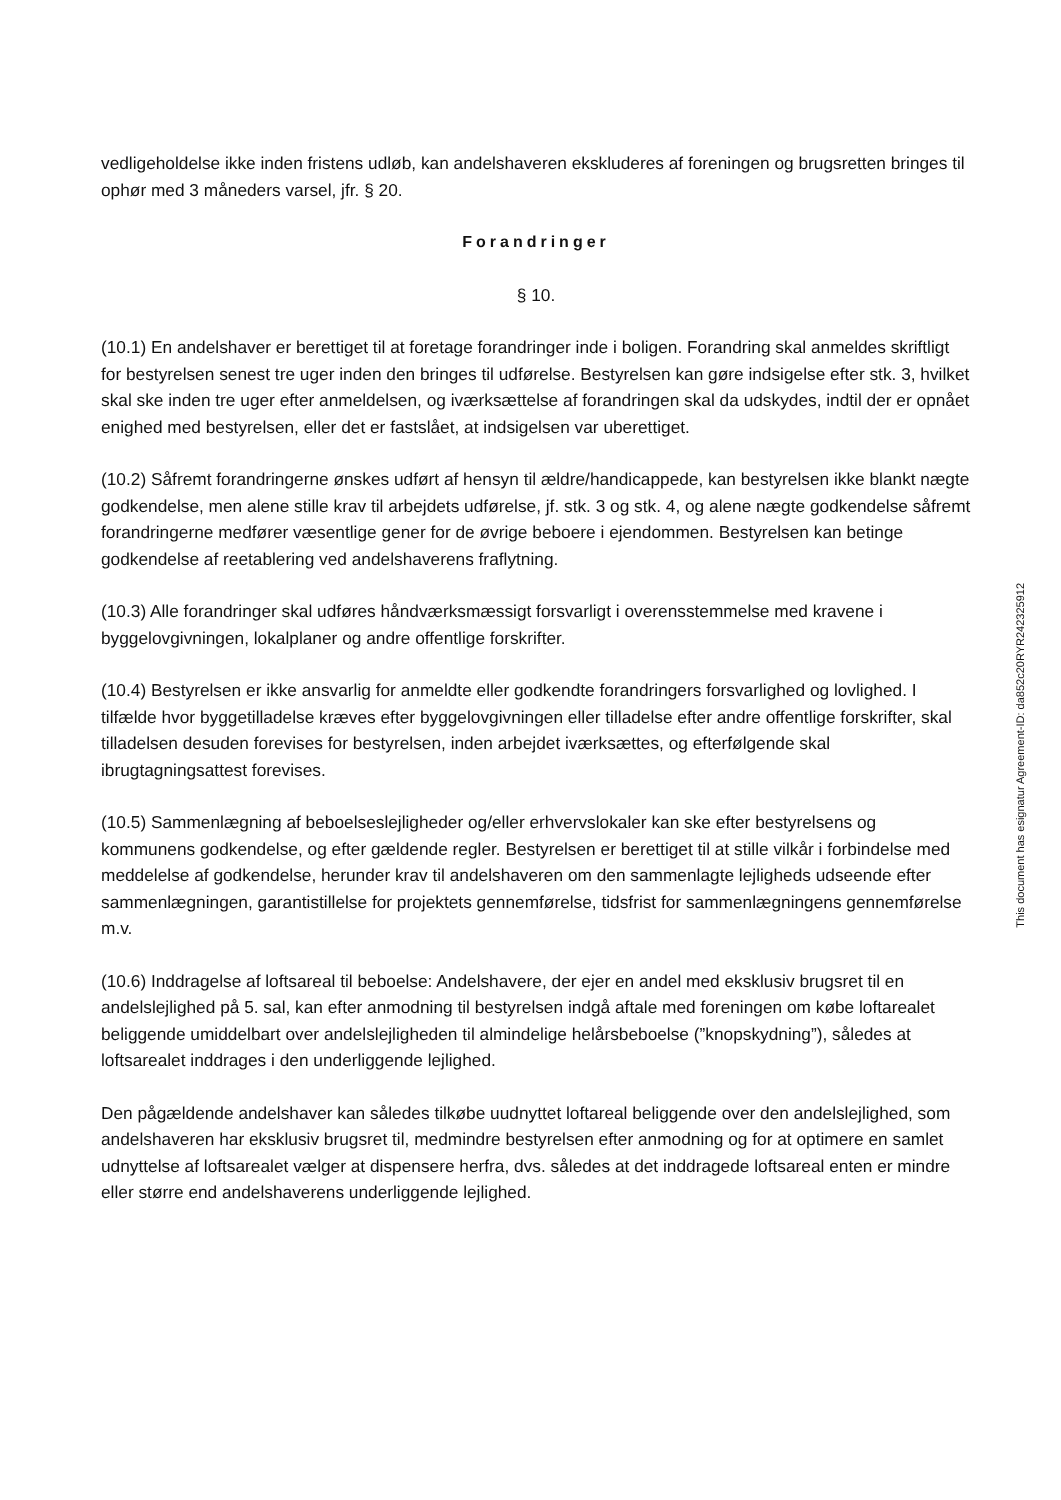vedligeholdelse ikke inden fristens udløb, kan andelshaveren ekskluderes af foreningen og brugsretten bringes til ophør med 3 måneders varsel, jfr. § 20.
Forandringer
§ 10.
(10.1) En andelshaver er berettiget til at foretage forandringer inde i boligen. Forandring skal anmeldes skriftligt for bestyrelsen senest tre uger inden den bringes til udførelse. Bestyrelsen kan gøre indsigelse efter stk. 3, hvilket skal ske inden tre uger efter anmeldelsen, og iværksættelse af forandringen skal da udskydes, indtil der er opnået enighed med bestyrelsen, eller det er fastslået, at indsigelsen var uberettiget.
(10.2) Såfremt forandringerne ønskes udført af hensyn til ældre/handicappede, kan bestyrelsen ikke blankt nægte godkendelse, men alene stille krav til arbejdets udførelse, jf. stk. 3 og stk. 4, og alene nægte godkendelse såfremt forandringerne medfører væsentlige gener for de øvrige beboere i ejendommen. Bestyrelsen kan betinge godkendelse af reetablering ved andelshaverens fraflytning.
(10.3) Alle forandringer skal udføres håndværksmæssigt forsvarligt i overensstemmelse med kravene i byggelovgivningen, lokalplaner og andre offentlige forskrifter.
(10.4) Bestyrelsen er ikke ansvarlig for anmeldte eller godkendte forandringers forsvarlighed og lovlighed. I tilfælde hvor byggetilladelse kræves efter byggelovgivningen eller tilladelse efter andre offentlige forskrifter, skal tilladelsen desuden forevises for bestyrelsen, inden arbejdet iværksættes, og efterfølgende skal ibrugtagningsattest forevises.
(10.5) Sammenlægning af beboelseslejligheder og/eller erhvervslokaler kan ske efter bestyrelsens og kommunens godkendelse, og efter gældende regler. Bestyrelsen er berettiget til at stille vilkår i forbindelse med meddelelse af godkendelse, herunder krav til andelshaveren om den sammenlagte lejligheds udseende efter sammenlægningen, garantistillelse for projektets gennemførelse, tidsfrist for sammenlægningens gennemførelse m.v.
(10.6) Inddragelse af loftsareal til beboelse: Andelshavere, der ejer en andel med eksklusiv brugsret til en andelslejlighed på 5. sal, kan efter anmodning til bestyrelsen indgå aftale med foreningen om købe loftarealet beliggende umiddelbart over andelslejligheden til almindelige helårsbeboelse (”knopskydning”), således at loftsarealet inddrages i den underliggende lejlighed.
Den pågældende andelshaver kan således tilkøbe uudnyttet loftareal beliggende over den andelslejlighed, som andelshaveren har eksklusiv brugsret til, medmindre bestyrelsen efter anmodning og for at optimere en samlet udnyttelse af loftsarealet vælger at dispensere herfra, dvs. således at det inddragede loftsareal enten er mindre eller større end andelshaverens underliggende lejlighed.
This document has esignatur Agreement-ID: da852c20RYR242325912